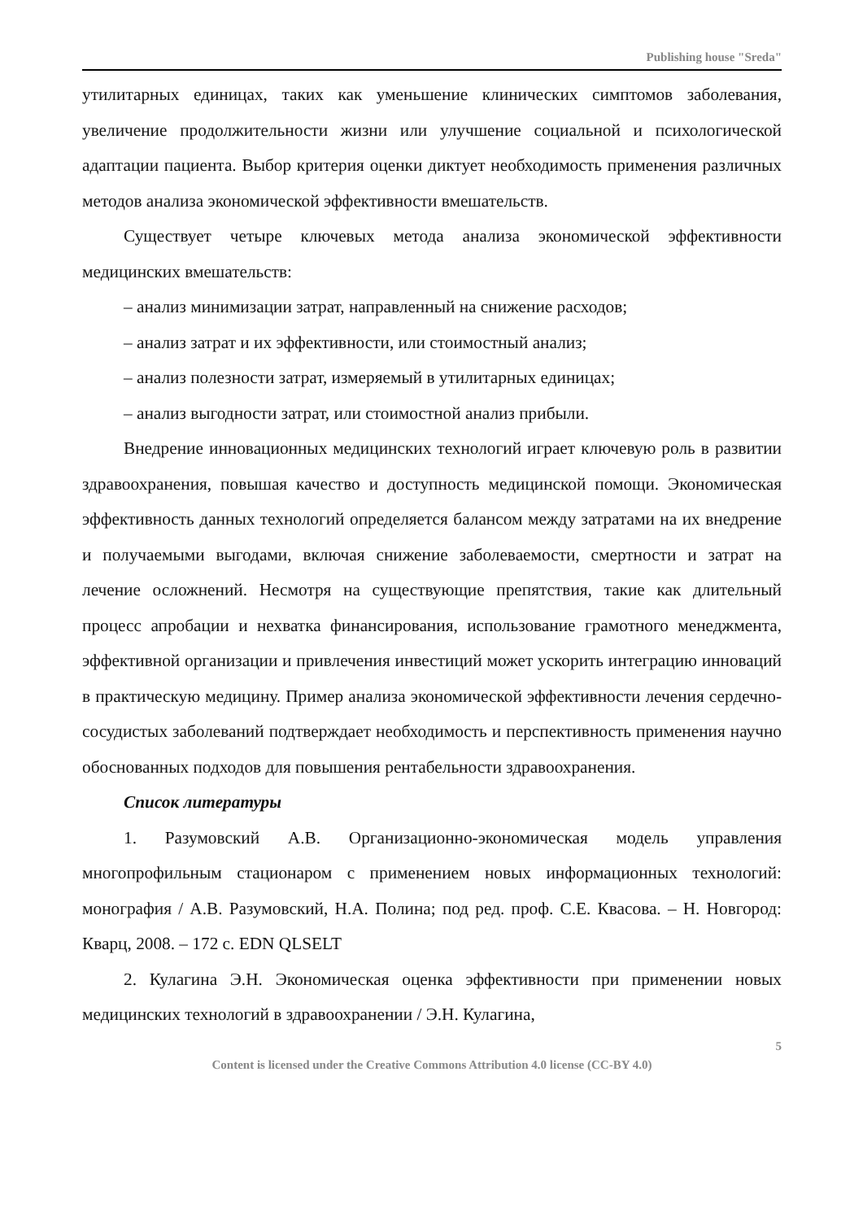Publishing house "Sreda"
утилитарных единицах, таких как уменьшение клинических симптомов заболевания, увеличение продолжительности жизни или улучшение социальной и психологической адаптации пациента. Выбор критерия оценки диктует необходимость применения различных методов анализа экономической эффективности вмешательств.
Существует четыре ключевых метода анализа экономической эффективности медицинских вмешательств:
– анализ минимизации затрат, направленный на снижение расходов;
– анализ затрат и их эффективности, или стоимостный анализ;
– анализ полезности затрат, измеряемый в утилитарных единицах;
– анализ выгодности затрат, или стоимостной анализ прибыли.
Внедрение инновационных медицинских технологий играет ключевую роль в развитии здравоохранения, повышая качество и доступность медицинской помощи. Экономическая эффективность данных технологий определяется балансом между затратами на их внедрение и получаемыми выгодами, включая снижение заболеваемости, смертности и затрат на лечение осложнений. Несмотря на существующие препятствия, такие как длительный процесс апробации и нехватка финансирования, использование грамотного менеджмента, эффективной организации и привлечения инвестиций может ускорить интеграцию инноваций в практическую медицину. Пример анализа экономической эффективности лечения сердечно-сосудистых заболеваний подтверждает необходимость и перспективность применения научно обоснованных подходов для повышения рентабельности здравоохранения.
Список литературы
1. Разумовский А.В. Организационно-экономическая модель управления многопрофильным стационаром с применением новых информационных технологий: монография / А.В. Разумовский, Н.А. Полина; под ред. проф. С.Е. Квасова. – Н. Новгород: Кварц, 2008. – 172 с. EDN QLSELT
2. Кулагина Э.Н. Экономическая оценка эффективности при применении новых медицинских технологий в здравоохранении / Э.Н. Кулагина,
5
Content is licensed under the Creative Commons Attribution 4.0 license (CC-BY 4.0)